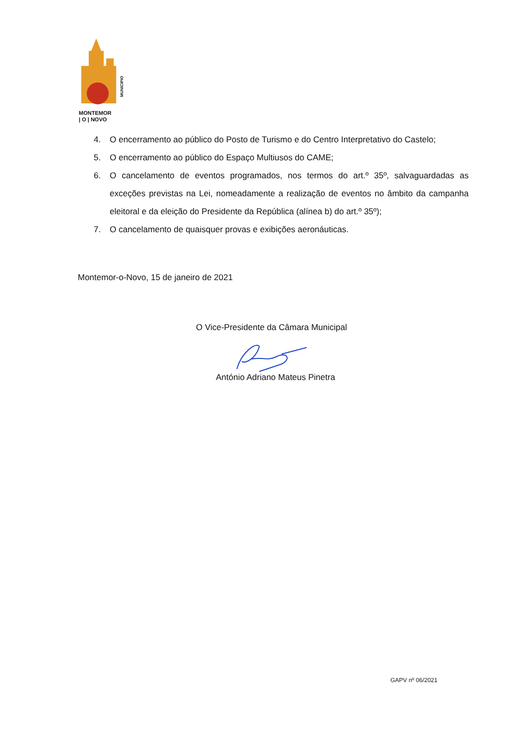MONTEMOR
| O | NOVO
MUNICIPIO
4. O encerramento ao público do Posto de Turismo e do Centro Interpretativo do Castelo;
5. O encerramento ao público do Espaço Multiusos do CAME;
6. O cancelamento de eventos programados, nos termos do art.º 35º, salvaguardadas as exceções previstas na Lei, nomeadamente a realização de eventos no âmbito da campanha eleitoral e da eleição do Presidente da República (alínea b) do art.º 35º);
7. O cancelamento de quaisquer provas e exibições aeronáuticas.
Montemor-o-Novo, 15 de janeiro de 2021
O Vice-Presidente da Câmara Municipal
António Adriano Mateus Pinetra
GAPV nº 06/2021